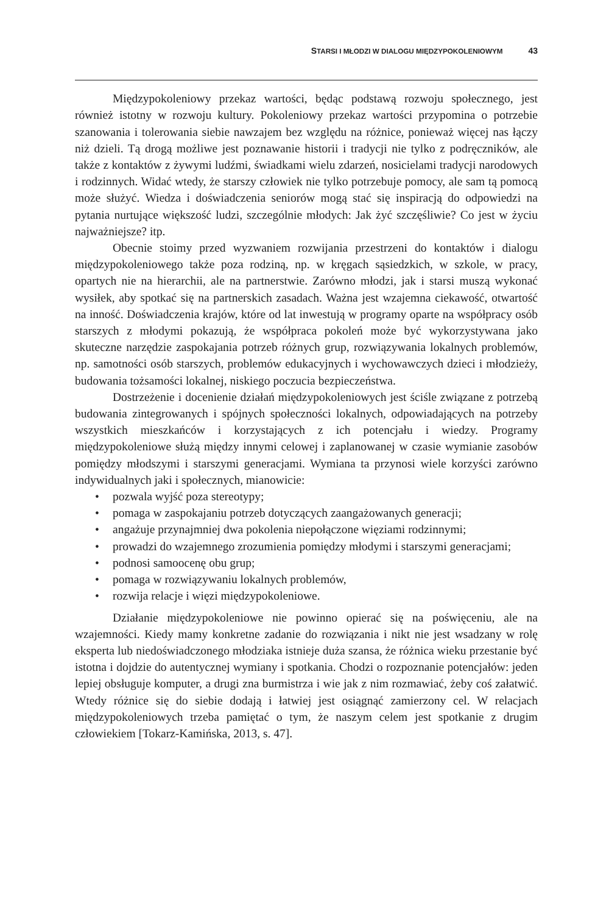STARSI I MŁODZI W DIALOGU MIĘDZYPOKOLENIOWYM 43
Międzypokoleniowy przekaz wartości, będąc podstawą rozwoju społecznego, jest również istotny w rozwoju kultury. Pokoleniowy przekaz wartości przypomina o potrzebie szanowania i tolerowania siebie nawzajem bez względu na różnice, ponieważ więcej nas łączy niż dzieli. Tą drogą możliwe jest poznawanie historii i tradycji nie tylko z podręczników, ale także z kontaktów z żywymi ludźmi, świadkami wielu zdarzeń, nosicielami tradycji narodowych i rodzinnych. Widać wtedy, że starszy człowiek nie tylko potrzebuje pomocy, ale sam tą pomocą może służyć. Wiedza i doświadczenia seniorów mogą stać się inspiracją do odpowiedzi na pytania nurtujące większość ludzi, szczególnie młodych: Jak żyć szczęśliwie? Co jest w życiu najważniejsze? itp.
Obecnie stoimy przed wyzwaniem rozwijania przestrzeni do kontaktów i dialogu międzypokoleniowego także poza rodziną, np. w kręgach sąsiedzkich, w szkole, w pracy, opartych nie na hierarchii, ale na partnerstwie. Zarówno młodzi, jak i starsi muszą wykonać wysiłek, aby spotkać się na partnerskich zasadach. Ważna jest wzajemna ciekawość, otwartość na inność. Doświadczenia krajów, które od lat inwestują w programy oparte na współpracy osób starszych z młodymi pokazują, że współpraca pokoleń może być wykorzystywana jako skuteczne narzędzie zaspokajania potrzeb różnych grup, rozwiązywania lokalnych problemów, np. samotności osób starszych, problemów edukacyjnych i wychowawczych dzieci i młodzieży, budowania tożsamości lokalnej, niskiego poczucia bezpieczeństwa.
Dostrzeżenie i docenienie działań międzypokoleniowych jest ściśle związane z potrzebą budowania zintegrowanych i spójnych społeczności lokalnych, odpowiadających na potrzeby wszystkich mieszkańców i korzystających z ich potencjału i wiedzy. Programy międzypokoleniowe służą między innymi celowej i zaplanowanej w czasie wymianie zasobów pomiędzy młodszymi i starszymi generacjami. Wymiana ta przynosi wiele korzyści zarówno indywidualnych jaki i społecznych, mianowicie:
• pozwala wyjść poza stereotypy;
• pomaga w zaspokajaniu potrzeb dotyczących zaangażowanych generacji;
• angażuje przynajmniej dwa pokolenia niepołączone więziami rodzinnymi;
• prowadzi do wzajemnego zrozumienia pomiędzy młodymi i starszymi generacjami;
• podnosi samoocenę obu grup;
• pomaga w rozwiązywaniu lokalnych problemów,
• rozwija relacje i więzi międzypokoleniowe.
Działanie międzypokoleniowe nie powinno opierać się na poświęceniu, ale na wzajemności. Kiedy mamy konkretne zadanie do rozwiązania i nikt nie jest wsadzany w rolę eksperta lub niedoświadczonego młodziaka istnieje duża szansa, że różnica wieku przestanie być istotna i dojdzie do autentycznej wymiany i spotkania. Chodzi o rozpoznanie potencjałów: jeden lepiej obsługuje komputer, a drugi zna burmistrza i wie jak z nim rozmawiać, żeby coś załatwić. Wtedy różnice się do siebie dodają i łatwiej jest osiągnąć zamierzony cel. W relacjach międzypokoleniowych trzeba pamiętać o tym, że naszym celem jest spotkanie z drugim człowiekiem [Tokarz-Kamińska, 2013, s. 47].